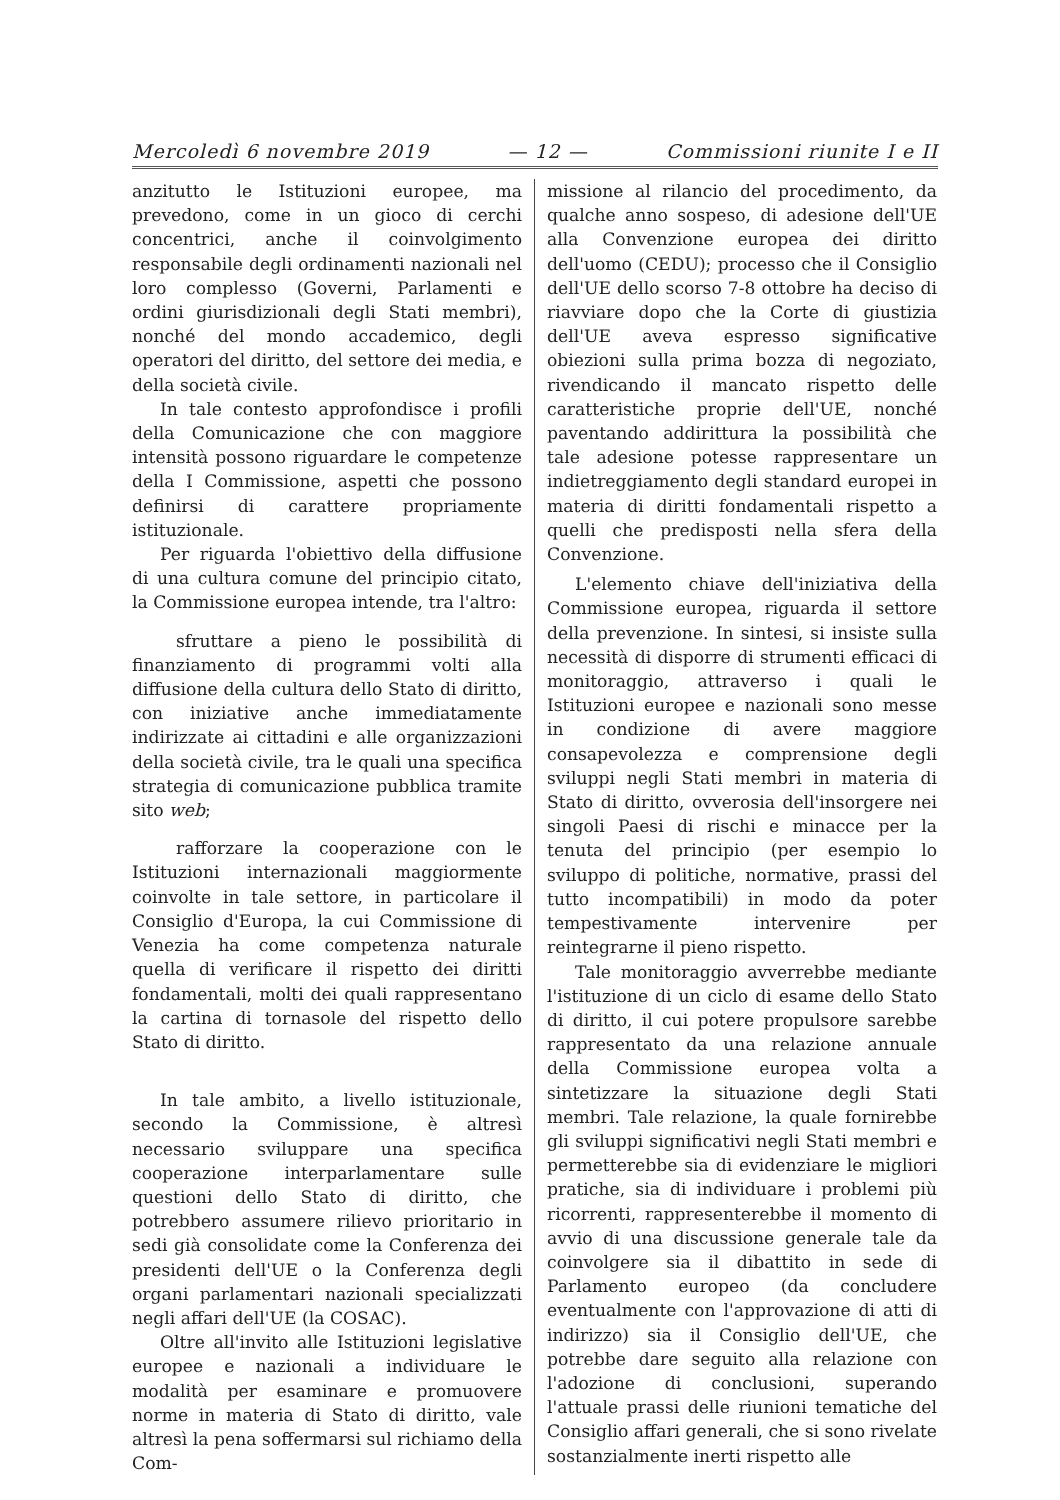Mercoledì 6 novembre 2019 — 12 — Commissioni riunite I e II
anzitutto le Istituzioni europee, ma prevedono, come in un gioco di cerchi concentrici, anche il coinvolgimento responsabile degli ordinamenti nazionali nel loro complesso (Governi, Parlamenti e ordini giurisdizionali degli Stati membri), nonché del mondo accademico, degli operatori del diritto, del settore dei media, e della società civile.
In tale contesto approfondisce i profili della Comunicazione che con maggiore intensità possono riguardare le competenze della I Commissione, aspetti che possono definirsi di carattere propriamente istituzionale.
Per riguarda l'obiettivo della diffusione di una cultura comune del principio citato, la Commissione europea intende, tra l'altro:
sfruttare a pieno le possibilità di finanziamento di programmi volti alla diffusione della cultura dello Stato di diritto, con iniziative anche immediatamente indirizzate ai cittadini e alle organizzazioni della società civile, tra le quali una specifica strategia di comunicazione pubblica tramite sito web;
rafforzare la cooperazione con le Istituzioni internazionali maggiormente coinvolte in tale settore, in particolare il Consiglio d'Europa, la cui Commissione di Venezia ha come competenza naturale quella di verificare il rispetto dei diritti fondamentali, molti dei quali rappresentano la cartina di tornasole del rispetto dello Stato di diritto.
In tale ambito, a livello istituzionale, secondo la Commissione, è altresì necessario sviluppare una specifica cooperazione interparlamentare sulle questioni dello Stato di diritto, che potrebbero assumere rilievo prioritario in sedi già consolidate come la Conferenza dei presidenti dell'UE o la Conferenza degli organi parlamentari nazionali specializzati negli affari dell'UE (la COSAC).
Oltre all'invito alle Istituzioni legislative europee e nazionali a individuare le modalità per esaminare e promuovere norme in materia di Stato di diritto, vale altresì la pena soffermarsi sul richiamo della Com-
missione al rilancio del procedimento, da qualche anno sospeso, di adesione dell'UE alla Convenzione europea dei diritto dell'uomo (CEDU); processo che il Consiglio dell'UE dello scorso 7-8 ottobre ha deciso di riavviare dopo che la Corte di giustizia dell'UE aveva espresso significative obiezioni sulla prima bozza di negoziato, rivendicando il mancato rispetto delle caratteristiche proprie dell'UE, nonché paventando addirittura la possibilità che tale adesione potesse rappresentare un indietreggiamento degli standard europei in materia di diritti fondamentali rispetto a quelli che predisposti nella sfera della Convenzione.
L'elemento chiave dell'iniziativa della Commissione europea, riguarda il settore della prevenzione. In sintesi, si insiste sulla necessità di disporre di strumenti efficaci di monitoraggio, attraverso i quali le Istituzioni europee e nazionali sono messe in condizione di avere maggiore consapevolezza e comprensione degli sviluppi negli Stati membri in materia di Stato di diritto, ovverosia dell'insorgere nei singoli Paesi di rischi e minacce per la tenuta del principio (per esempio lo sviluppo di politiche, normative, prassi del tutto incompatibili) in modo da poter tempestivamente intervenire per reintegrarne il pieno rispetto.
Tale monitoraggio avverrebbe mediante l'istituzione di un ciclo di esame dello Stato di diritto, il cui potere propulsore sarebbe rappresentato da una relazione annuale della Commissione europea volta a sintetizzare la situazione degli Stati membri. Tale relazione, la quale fornirebbe gli sviluppi significativi negli Stati membri e permetterebbe sia di evidenziare le migliori pratiche, sia di individuare i problemi più ricorrenti, rappresenterebbe il momento di avvio di una discussione generale tale da coinvolgere sia il dibattito in sede di Parlamento europeo (da concludere eventualmente con l'approvazione di atti di indirizzo) sia il Consiglio dell'UE, che potrebbe dare seguito alla relazione con l'adozione di conclusioni, superando l'attuale prassi delle riunioni tematiche del Consiglio affari generali, che si sono rivelate sostanzialmente inerti rispetto alle